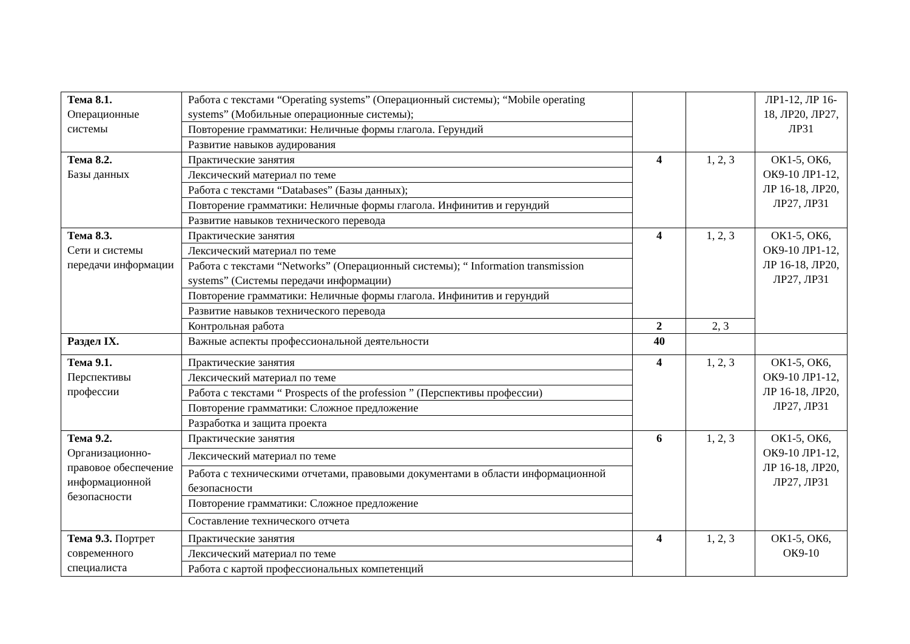| Тема 8.1. Операционные системы | Работа с текстами “Operating systems” (Операционный системы); “Mobile operating systems” (Мобильные операционные системы); | | | ЛР1-12, ЛР 16-18, ЛР20, ЛР27, ЛР31 |
| | Повторение грамматики: Неличные формы глагола. Герундий | | | |
| | Развитие навыков аудирования | | | |
| Тема 8.2. Базы данных | Практические занятия | 4 | 1, 2, 3 | ОК1-5, ОК6, ОК9-10 ЛР1-12, ЛР 16-18, ЛР20, ЛР27, ЛР31 |
| | Лексический материал по теме | | | |
| | Работа с текстами “Databases” (Базы данных); | | | |
| | Повторение грамматики: Неличные формы глагола. Инфинитив и герундий | | | |
| | Развитие навыков технического перевода | | | |
| Тема 8.3. Сети и системы передачи информации | Практические занятия | 4 | 1, 2, 3 | ОК1-5, ОК6, ОК9-10 ЛР1-12, ЛР 16-18, ЛР20, ЛР27, ЛР31 |
| | Лексический материал по теме | | | |
| | Работа с текстами “Networks” (Операционный системы); “ Information transmission systems” (Системы передачи информации) | | | |
| | Повторение грамматики: Неличные формы глагола. Инфинитив и герундий | | | |
| | Развитие навыков технического перевода | | | |
| | Контрольная работа | 2 | 2, 3 | |
| Раздел IX. | Важные аспекты профессиональной деятельности | 40 | | |
| Тема 9.1. Перспективы профессии | Практические занятия | 4 | 1, 2, 3 | ОК1-5, ОК6, ОК9-10 ЛР1-12, ЛР 16-18, ЛР20, ЛР27, ЛР31 |
| | Лексический материал по теме | | | |
| | Работа с текстами “ Prospects of the profession ” (Перспективы профессии) | | | |
| | Повторение грамматики: Сложное предложение | | | |
| | Разработка и защита проекта | | | |
| Тема 9.2. Организационно-правовое обеспечение информационной безопасности | Практические занятия | 6 | 1, 2, 3 | ОК1-5, ОК6, ОК9-10 ЛР1-12, ЛР 16-18, ЛР20, ЛР27, ЛР31 |
| | Лексический материал по теме | | | |
| | Работа с техническими отчетами, правовыми документами в области информационной безопасности | | | |
| | Повторение грамматики: Сложное предложение | | | |
| | Составление технического отчета | | | |
| Тема 9.3. Портрет современного специалиста | Практические занятия | 4 | 1, 2, 3 | ОК1-5, ОК6, ОК9-10 |
| | Лексический материал по теме | | | |
| | Работа с картой профессиональных компетенций | | | |